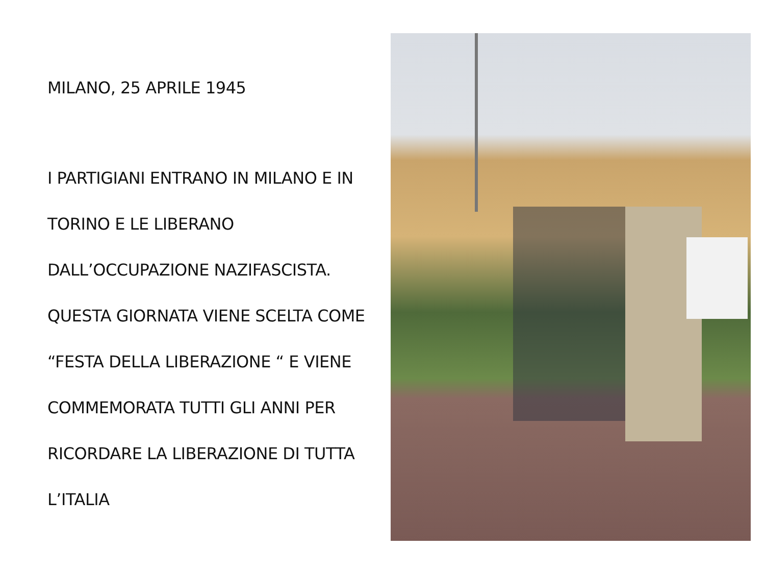MILANO, 25 APRILE 1945
I PARTIGIANI ENTRANO IN MILANO E IN
TORINO E LE LIBERANO
DALL’OCCUPAZIONE NAZIFASCISTA.
QUESTA GIORNATA VIENE SCELTA COME
“FESTA DELLA LIBERAZIONE “ E VIENE
COMMEMORATA TUTTI GLI ANNI PER
RICORDARE LA LIBERAZIONE DI TUTTA
L’ITALIA